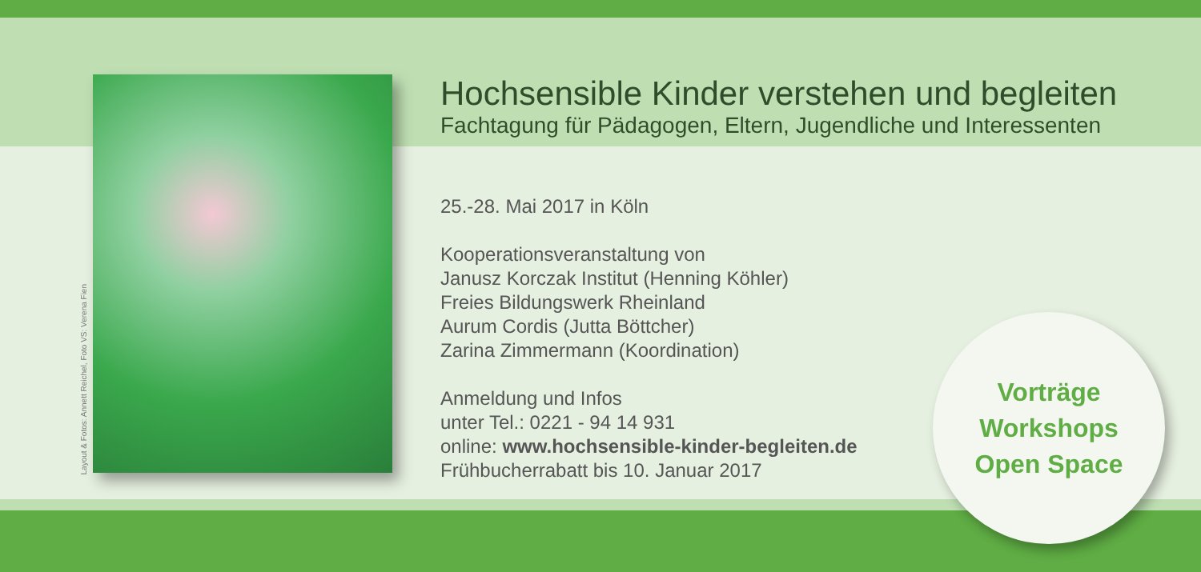Layout & Fotos: Annett Reichel, Foto VS: Verena Fien
Hochsensible Kinder verstehen und begleiten
Fachtagung für Pädagogen, Eltern, Jugendliche und Interessenten
25.-28. Mai 2017 in Köln
Kooperationsveranstaltung von
Janusz Korczak Institut (Henning Köhler)
Freies Bildungswerk Rheinland
Aurum Cordis (Jutta Böttcher)
Zarina Zimmermann (Koordination)
Anmeldung und Infos
unter Tel.: 0221 - 94 14 931
online: www.hochsensible-kinder-begleiten.de
Frühbucherrabatt bis 10. Januar 2017
Vorträge
Workshops
Open Space